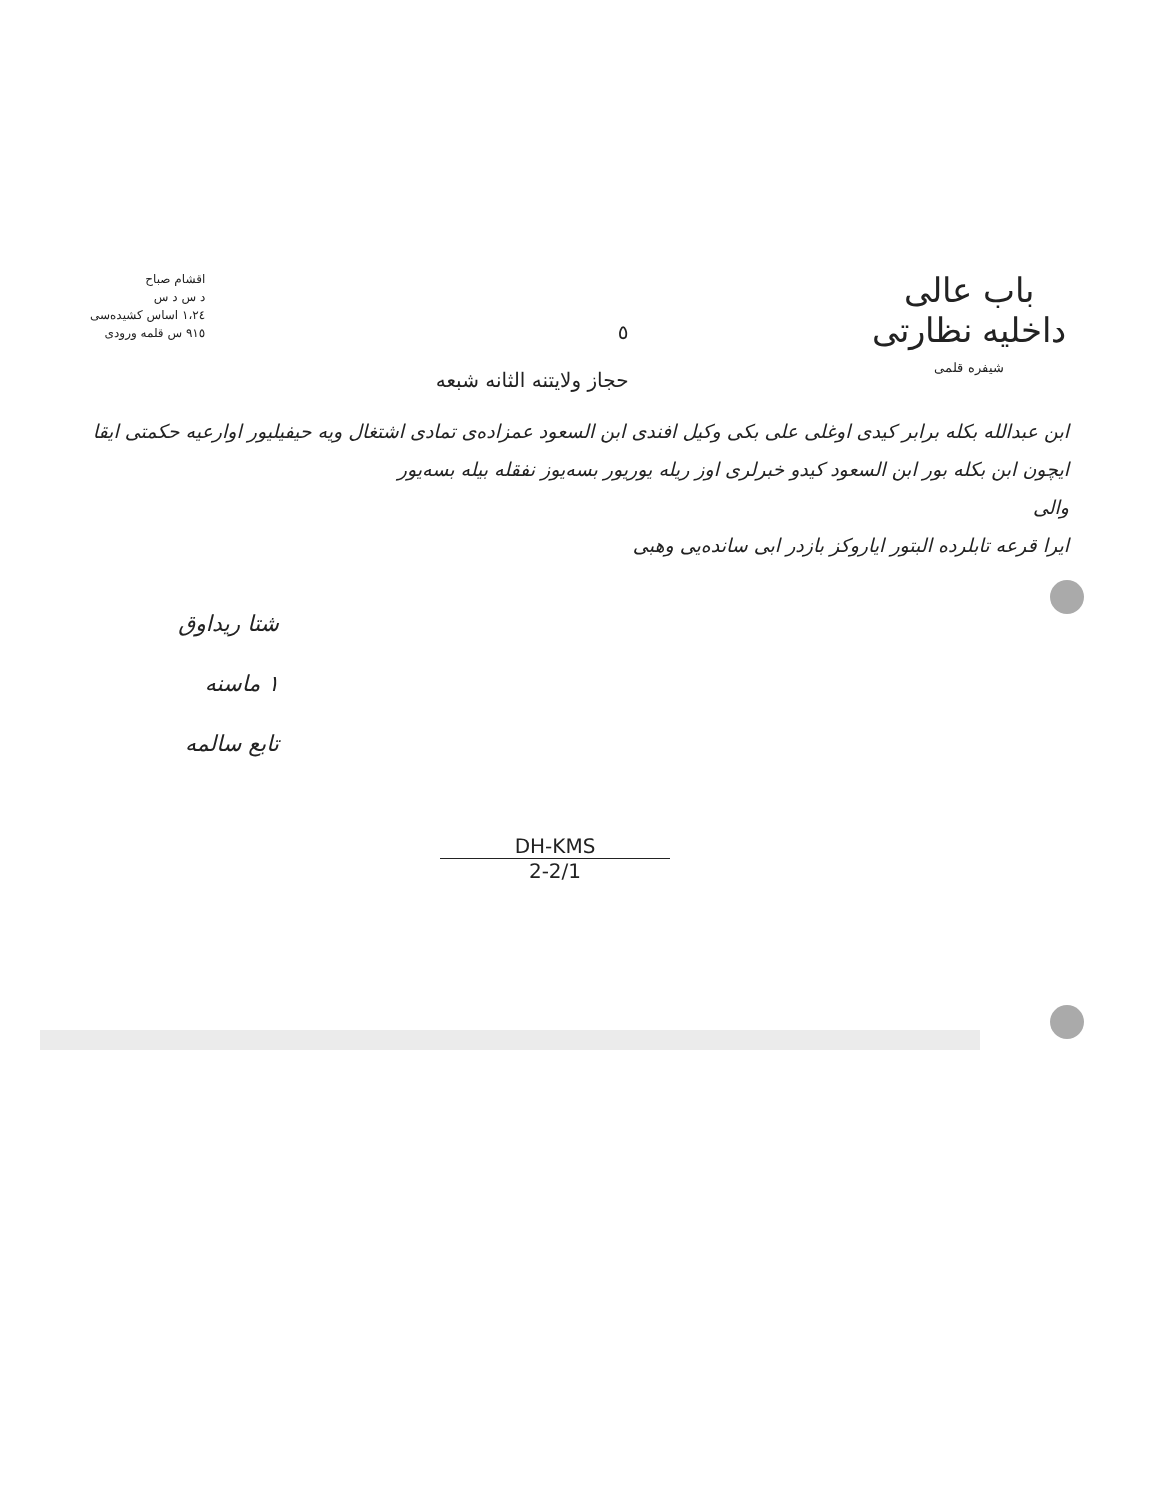باب عالی
داخلیه نظارتی
شیفره قلمی
٥
حجاز ولایتنه الثانه شبعه
اقشام صباح
د س د س
١،٢٤ اساس کشیده‌سی
٩١٥ س قلمه ورودی
ابن عبدالله بکله برابر کیدی اوغلی علی بکی وکیل افندی ابن السعود عمزاده‌ی تمادی اشتغال ویه حیفیلیور اوارعیه حکمتی ایقا ایچون ابن بکله بور ابن السعود کیدو خبرلری اوز ریله یوریور بسه‌یوز نفقله بیله بسه‌یور
والی
ایرا قرعه تابلرده البتور ایاروکز بازدر ابی سانده‌یی وهبی
شتا ریداوق
١ ماسنه
تابع سالمه
DH-KMS
2-2/1